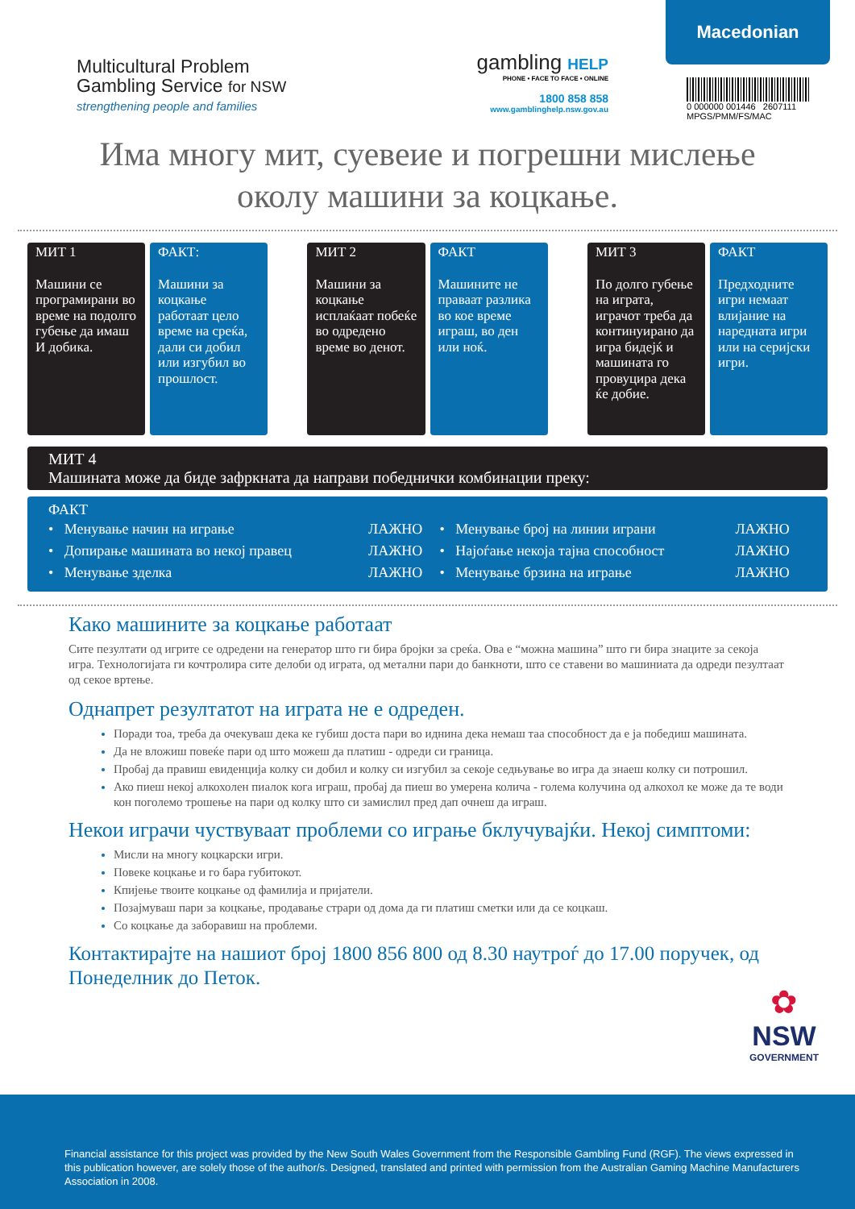Multicultural Problem
Gambling Service for NSW
strengthening people and families
gambling HELP
PHONE • FACE TO FACE • ONLINE
1800 858 858
www.gamblinghelp.nsw.gov.au
Macedonian
0 000000 001446 2607111
MPGS/PMM/FS/MAC
Има многу мит, суевеие и погрешни мислење
околу машини за коцкање.
МИТ 1
Машини се програмирани во време на подолго губење да имаш И добика.
ФАКТ:
Машини за коцкање работаат цело време на среќа, дали си добил или изгубил во прошлост.
МИТ 2
Машини за коцкање исплаќаат побеќе во одредено време во денот.
ФАКТ
Машините не праваат разлика во кое време играш, во ден или ноќ.
МИТ 3
По долго губење на играта, играчот треба да континуирано да игра бидејќ и машината го провуцира дека ќе добие.
ФАКТ
Предходните игри немаат влијание на наредната игри или на серијски игри.
МИТ 4
Машината може да биде зафркната да направи победнички комбинации преку:
ФАКТ
| • Менување начин на играње | ЛАЖНО | • Менување број на линии играни | ЛАЖНО |
| • Допирање машината во некој правец | ЛАЖНО | • Најоѓање некоја тајна способност | ЛАЖНО |
| • Менување зделка | ЛАЖНО | • Менување брзина на играње | ЛАЖНО |
Како машините за коцкање работаат
Сите пезултати од игрите се одредени на генератор што ги бира бројки за среќа. Ова е “можна машина” што ги бира знаците за секоја игра. Технологијата ги кочтролира сите делоби од играта, од метални пари до банкноти, што се ставени во машиниата да одреди пезултаат од секое вртење.
Однапрет резултатот на играта не е одреден.
Поради тоа, треба да очекуваш дека ке губиш доста пари во иднина дека немаш таа способност да е ја победиш машината.
Да не вложиш повеќе пари од што можеш да платиш - одреди си граница.
Пробај да правиш евиденција колку си добил и колку си изгубил за секоје седњување во игра да знаеш колку си потрошил.
Ако пиеш некој алкохолен пиалок кога играш, пробај да пиеш во умерена колича - голема колучина од алкохол ке може да те води кон поголемо трошење на пари од колку што си замислил пред дап очнеш да играш.
Некои играчи чуствуваат проблеми со играње бклучувајќи. Некој симптоми:
Мисли на многу коцкарски игри.
Повеке коцкање и го бара губитокот.
Кпијење твоите коцкање од фамилија и пријатели.
Позајмуваш пари за коцкање, продавање страри од дома да ги платиш сметки или да се коцкаш.
Со коцкање да заборавиш на проблеми.
Контактирајте на нашиот број 1800 856 800 од 8.30 наутроѓ до 17.00 поручек, од Понеделник до Петок.
✿
NSW
GOVERNMENT
Financial assistance for this project was provided by the New South Wales Government from the Responsible Gambling Fund (RGF). The views expressed in this publication however, are solely those of the author/s. Designed, translated and printed with permission from the Australian Gaming Machine Manufacturers Association in 2008.